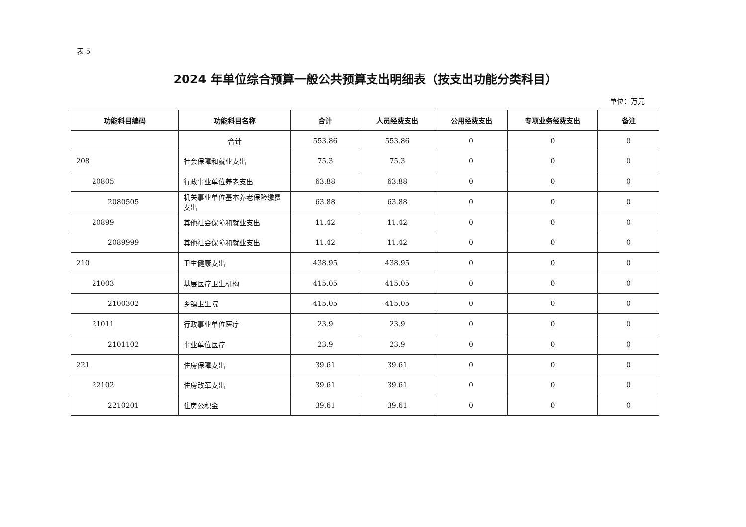表 5
2024 年单位综合预算一般公共预算支出明细表（按支出功能分类科目）
单位：万元
| 功能科目编码 | 功能科目名称 | 合计 | 人员经费支出 | 公用经费支出 | 专项业务经费支出 | 备注 |
| --- | --- | --- | --- | --- | --- | --- |
| | 合计 | 553.86 | 553.86 | 0 | 0 | 0 |
| 208 | 社会保障和就业支出 | 75.3 | 75.3 | 0 | 0 | 0 |
| 20805 | 行政事业单位养老支出 | 63.88 | 63.88 | 0 | 0 | 0 |
| 2080505 | 机关事业单位基本养老保险缴费支出 | 63.88 | 63.88 | 0 | 0 | 0 |
| 20899 | 其他社会保障和就业支出 | 11.42 | 11.42 | 0 | 0 | 0 |
| 2089999 | 其他社会保障和就业支出 | 11.42 | 11.42 | 0 | 0 | 0 |
| 210 | 卫生健康支出 | 438.95 | 438.95 | 0 | 0 | 0 |
| 21003 | 基层医疗卫生机构 | 415.05 | 415.05 | 0 | 0 | 0 |
| 2100302 | 乡镇卫生院 | 415.05 | 415.05 | 0 | 0 | 0 |
| 21011 | 行政事业单位医疗 | 23.9 | 23.9 | 0 | 0 | 0 |
| 2101102 | 事业单位医疗 | 23.9 | 23.9 | 0 | 0 | 0 |
| 221 | 住房保障支出 | 39.61 | 39.61 | 0 | 0 | 0 |
| 22102 | 住房改革支出 | 39.61 | 39.61 | 0 | 0 | 0 |
| 2210201 | 住房公积金 | 39.61 | 39.61 | 0 | 0 | 0 |